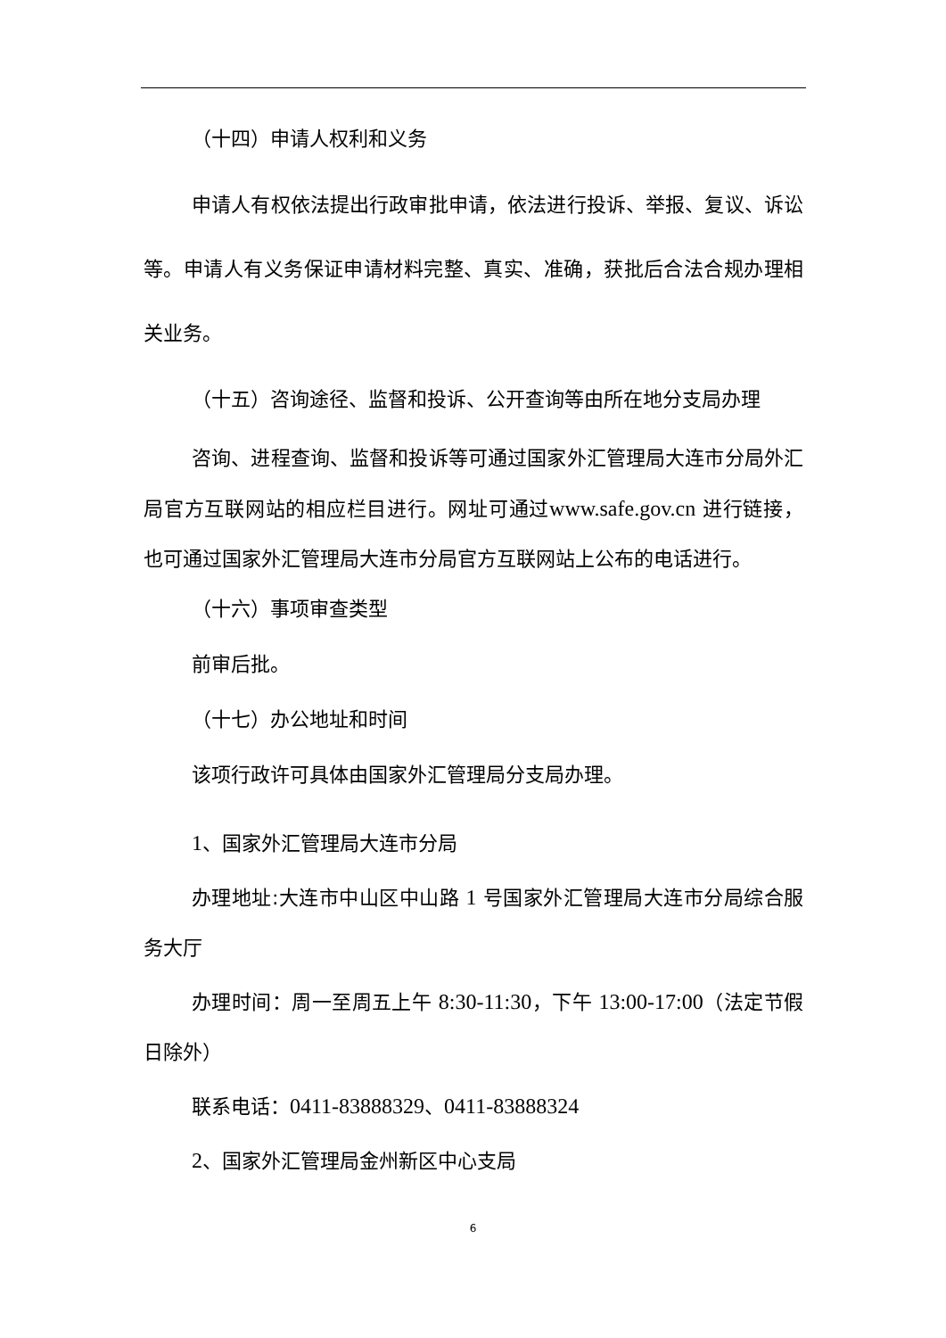（十四）申请人权利和义务
申请人有权依法提出行政审批申请，依法进行投诉、举报、复议、诉讼等。申请人有义务保证申请材料完整、真实、准确，获批后合法合规办理相关业务。
（十五）咨询途径、监督和投诉、公开查询等由所在地分支局办理
咨询、进程查询、监督和投诉等可通过国家外汇管理局大连市分局外汇局官方互联网站的相应栏目进行。网址可通过www.safe.gov.cn 进行链接，也可通过国家外汇管理局大连市分局官方互联网站上公布的电话进行。
（十六）事项审查类型
前审后批。
（十七）办公地址和时间
该项行政许可具体由国家外汇管理局分支局办理。
1、国家外汇管理局大连市分局
办理地址:大连市中山区中山路 1 号国家外汇管理局大连市分局综合服务大厅
办理时间：周一至周五上午 8:30-11:30，下午 13:00-17:00（法定节假日除外）
联系电话：0411-83888329、0411-83888324
2、国家外汇管理局金州新区中心支局
6